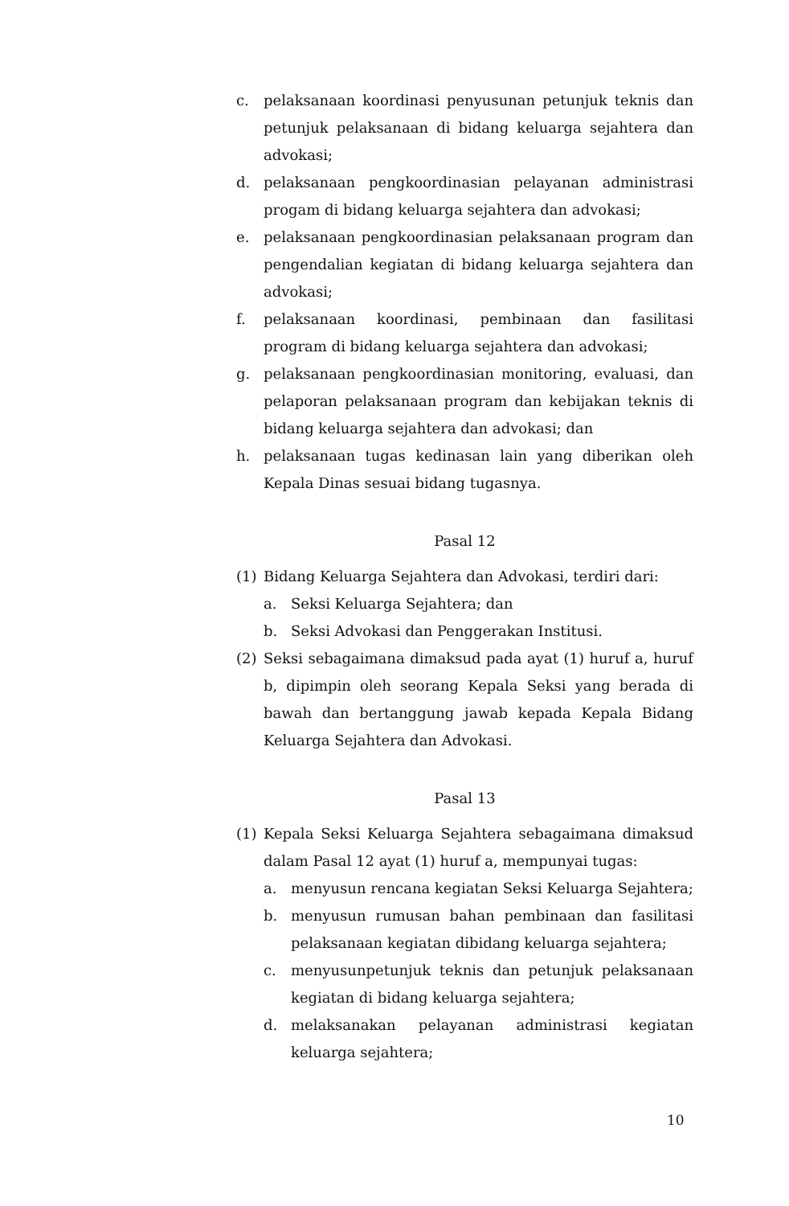c. pelaksanaan koordinasi penyusunan petunjuk teknis dan petunjuk pelaksanaan di bidang keluarga sejahtera dan advokasi;
d. pelaksanaan pengkoordinasian pelayanan administrasi progam di bidang keluarga sejahtera dan advokasi;
e. pelaksanaan pengkoordinasian pelaksanaan program dan pengendalian kegiatan di bidang keluarga sejahtera dan advokasi;
f. pelaksanaan koordinasi, pembinaan dan fasilitasi program di bidang keluarga sejahtera dan advokasi;
g. pelaksanaan pengkoordinasian monitoring, evaluasi, dan pelaporan pelaksanaan program dan kebijakan teknis di bidang keluarga sejahtera dan advokasi; dan
h. pelaksanaan tugas kedinasan lain yang diberikan oleh Kepala Dinas sesuai bidang tugasnya.
Pasal 12
(1) Bidang Keluarga Sejahtera dan Advokasi, terdiri dari:
a. Seksi Keluarga Sejahtera; dan
b. Seksi Advokasi dan Penggerakan Institusi.
(2) Seksi sebagaimana dimaksud pada ayat (1) huruf a, huruf b, dipimpin oleh seorang Kepala Seksi yang berada di bawah dan bertanggung jawab kepada Kepala Bidang Keluarga Sejahtera dan Advokasi.
Pasal 13
(1) Kepala Seksi Keluarga Sejahtera sebagaimana dimaksud dalam Pasal 12 ayat (1) huruf a, mempunyai tugas:
a. menyusun rencana kegiatan Seksi Keluarga Sejahtera;
b. menyusun rumusan bahan pembinaan dan fasilitasi pelaksanaan kegiatan dibidang keluarga sejahtera;
c. menyusunpetunjuk teknis dan petunjuk pelaksanaan kegiatan di bidang keluarga sejahtera;
d. melaksanakan pelayanan administrasi kegiatan keluarga sejahtera;
10